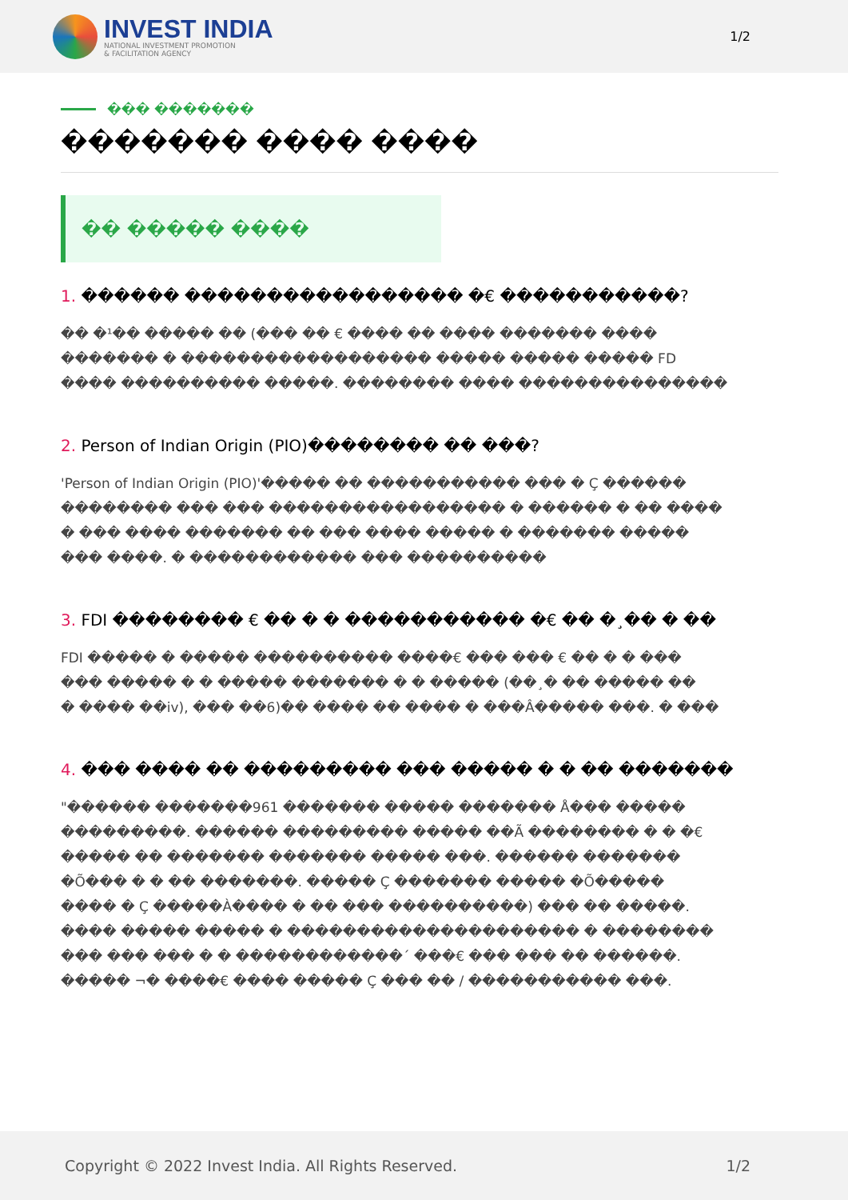INVEST INDIA
NATIONAL INVESTMENT PROMOTION
& FACILITATION AGENCY
1/2
��� �������
������� ���� ����
�� ����� ����
1. ������ ����������������� �€ �����������?
�� �¹�� ����� �� (��� �� € ���� �� ���� ������� ����
������� � ������������������ ����� ����� ����� FD
���� ���������� �����. �������� ���� ���������������
2. Person of Indian Origin (PIO)�������� �� ���?
'Person of Indian Origin (PIO)'����� �� ����������� ��� � Ç ������
�������� ��� ��� ����������������� � ������ � �� ����
� ��� ���� ������� �� ��� ���� ����� � ������� �����
��� ����. � ������������ ��� ����������
3. FDI �������� € �� � � ����������� �€ �� �¸�� � ��
FDI ����� � ����� ���������� ����€ ��� ��� € �� � � ���
��� ����� � � ����� ������� � � ����� (��¸� �� ����� ��
� ���� ��iv), ��� ��6)�� ���� �� ���� � ���Â����� ���. � ���
4. ��� ���� �� ��������� ��� ����� � � �� �������
"������ �������961 ������� ����� ������� Å��� �����
���������. ������ ��������� ����� ��Ã �������� � � �€
����� �� ������� ������� ����� ���. ������ �������
�Õ��� � � �� �������. ����� Ç ������� ����� �Õ�����
���� � Ç �����À���� � �� ��� ����������) ��� �� �����.
���� ����� ����� � ��������������������� � ��������
��� ��� ��� � � ������������´ ���€ ��� ��� �� ������.
����� ¬� ����€ ���� ����� Ç ��� �� / ����������� ���.
Copyright © 2022 Invest India. All Rights Reserved.
1/2